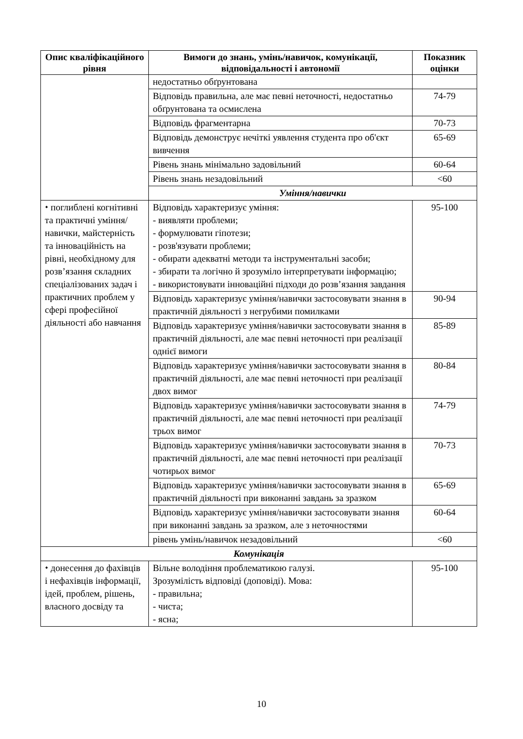| Опис кваліфікаційного рівня | Вимоги до знань, умінь/навичок, комунікації, відповідальності і автономії | Показник оцінки |
| --- | --- | --- |
| | недостатньо обґрунтована | |
| | Відповідь правильна, але має певні неточності, недостатньо обґрунтована та осмислена | 74-79 |
| | Відповідь фрагментарна | 70-73 |
| | Відповідь демонструє нечіткі уявлення студента про об'єкт вивчення | 65-69 |
| | Рівень знань мінімально задовільний | 60-64 |
| | Рівень знань незадовільний | <60 |
| | Уміння/навички | |
| ⬩ поглиблені когнітивні та практичні уміння/навички, майстерність та інноваційність на рівні, необхідному для розв’язання складних спеціалізованих задач і практичних проблем у сфері професійної діяльності або навчання | Відповідь характеризує уміння: - виявляти проблеми; - формулювати гіпотези; - розв'язувати проблеми; - обирати адекватні методи та інструментальні засоби; - збирати та логічно й зрозуміло інтерпретувати інформацію; - використовувати інноваційні підходи до розв’язання завдання | 95-100 |
| | Відповідь характеризує уміння/навички застосовувати знання в практичній діяльності з негрубими помилками | 90-94 |
| | Відповідь характеризує уміння/навички застосовувати знання в практичній діяльності, але має певні неточності при реалізації однієї вимоги | 85-89 |
| | Відповідь характеризує уміння/навички застосовувати знання в практичній діяльності, але має певні неточності при реалізації двох вимог | 80-84 |
| | Відповідь характеризує уміння/навички застосовувати знання в практичній діяльності, але має певні неточності при реалізації трьох вимог | 74-79 |
| | Відповідь характеризує уміння/навички застосовувати знання в практичній діяльності, але має певні неточності при реалізації чотирьох вимог | 70-73 |
| | Відповідь характеризує уміння/навички застосовувати знання в практичній діяльності при виконанні завдань за зразком | 65-69 |
| | Відповідь характеризує уміння/навички застосовувати знання при виконанні завдань за зразком, але з неточностями | 60-64 |
| | рівень умінь/навичок незадовільний | <60 |
| Комунікація | | |
| ⬩ донесення до фахівців і нефахівців інформації, ідей, проблем, рішень, власного досвіду та | Вільне володіння проблематикою галузі. Зрозумілість відповіді (доповіді). Мова: - правильна; - чиста; - ясна; | 95-100 |
10